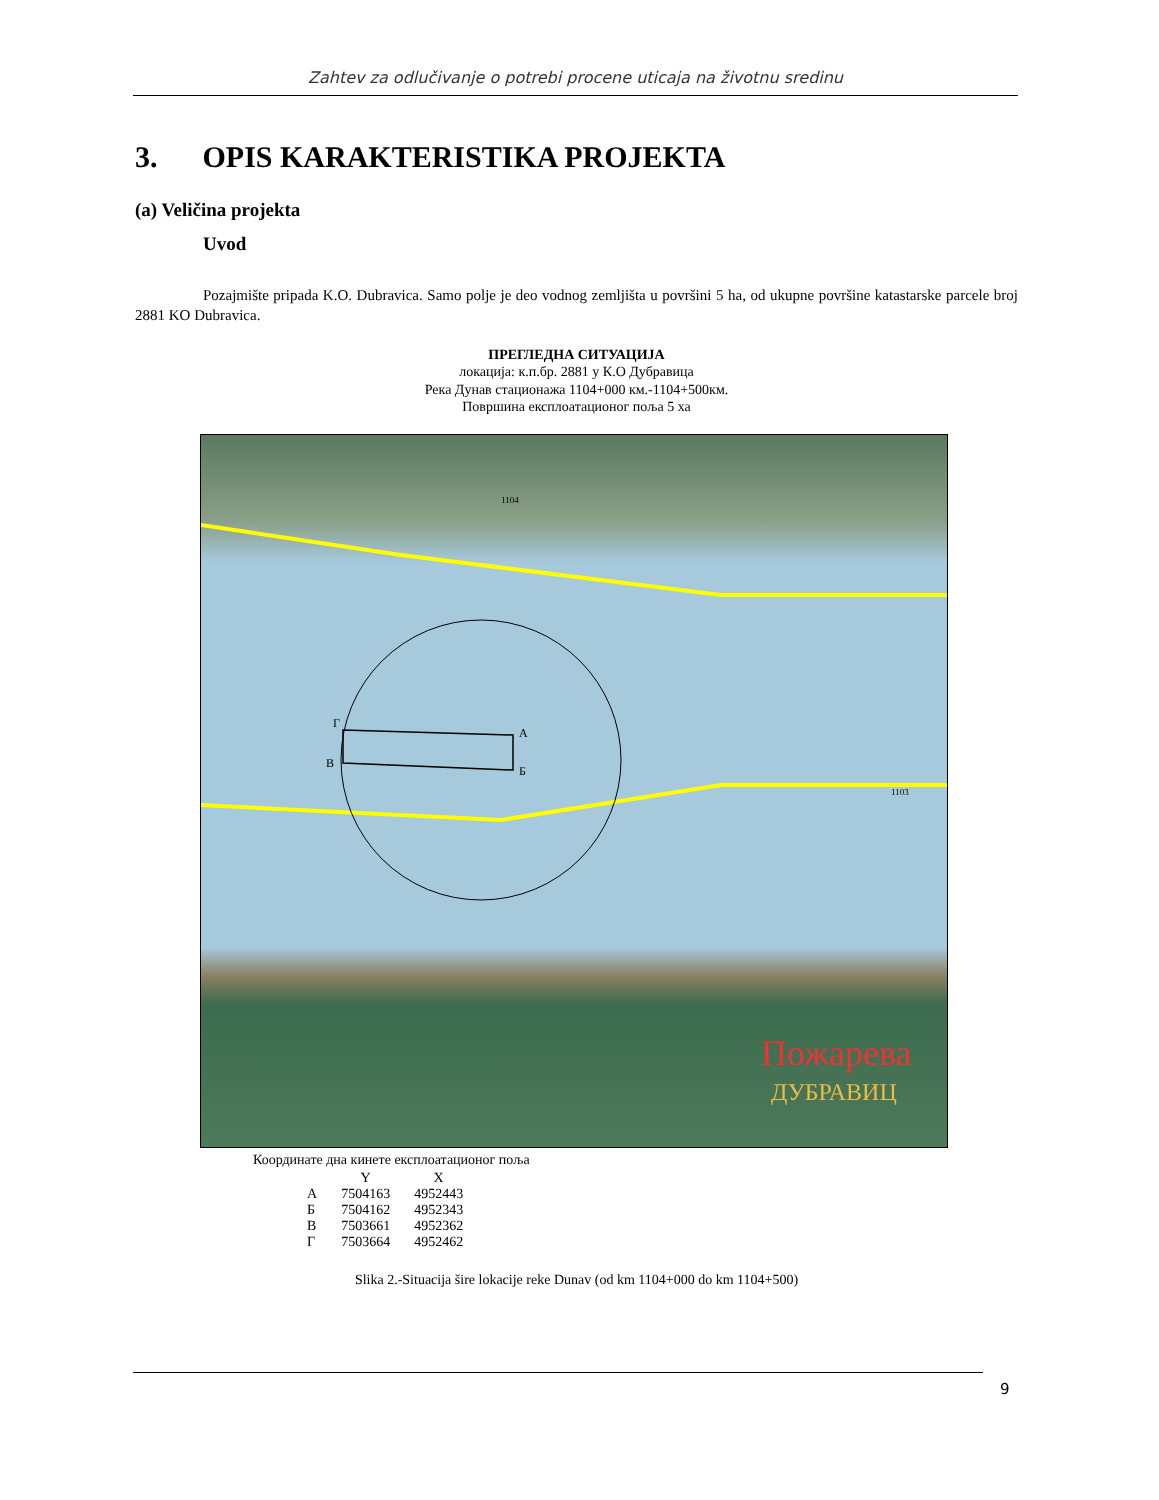Zahtev za odlučivanje o potrebi procene uticaja na životnu sredinu
3. OPIS KARAKTERISTIKA PROJEKTA
(a) Veličina projekta
Uvod
Pozajmište pripada K.O. Dubravica. Samo polje je deo vodnog zemljišta u površini 5 ha, od ukupne površine katastarske parcele broj 2881 KO Dubravica.
ПРЕГЛЕДНА СИТУАЦИЈА
локација: к.п.бр. 2881 у К.О Дубравица
Река Дунав стационажа 1104+000 км.-1104+500км.
Површина експлоатационог поља 5 ха
Г
А
В
Б
.
Пожарева
ДУБРАВИЦ
.
1104
1103
Координате дна кинете експлоатационог поља
| | Y | X |
| --- | --- | --- |
| А | 7504163 | 4952443 |
| Б | 7504162 | 4952343 |
| В | 7503661 | 4952362 |
| Г | 7503664 | 4952462 |
Slika 2.-Situacija šire lokacije reke Dunav (od km 1104+000 do km 1104+500)
9